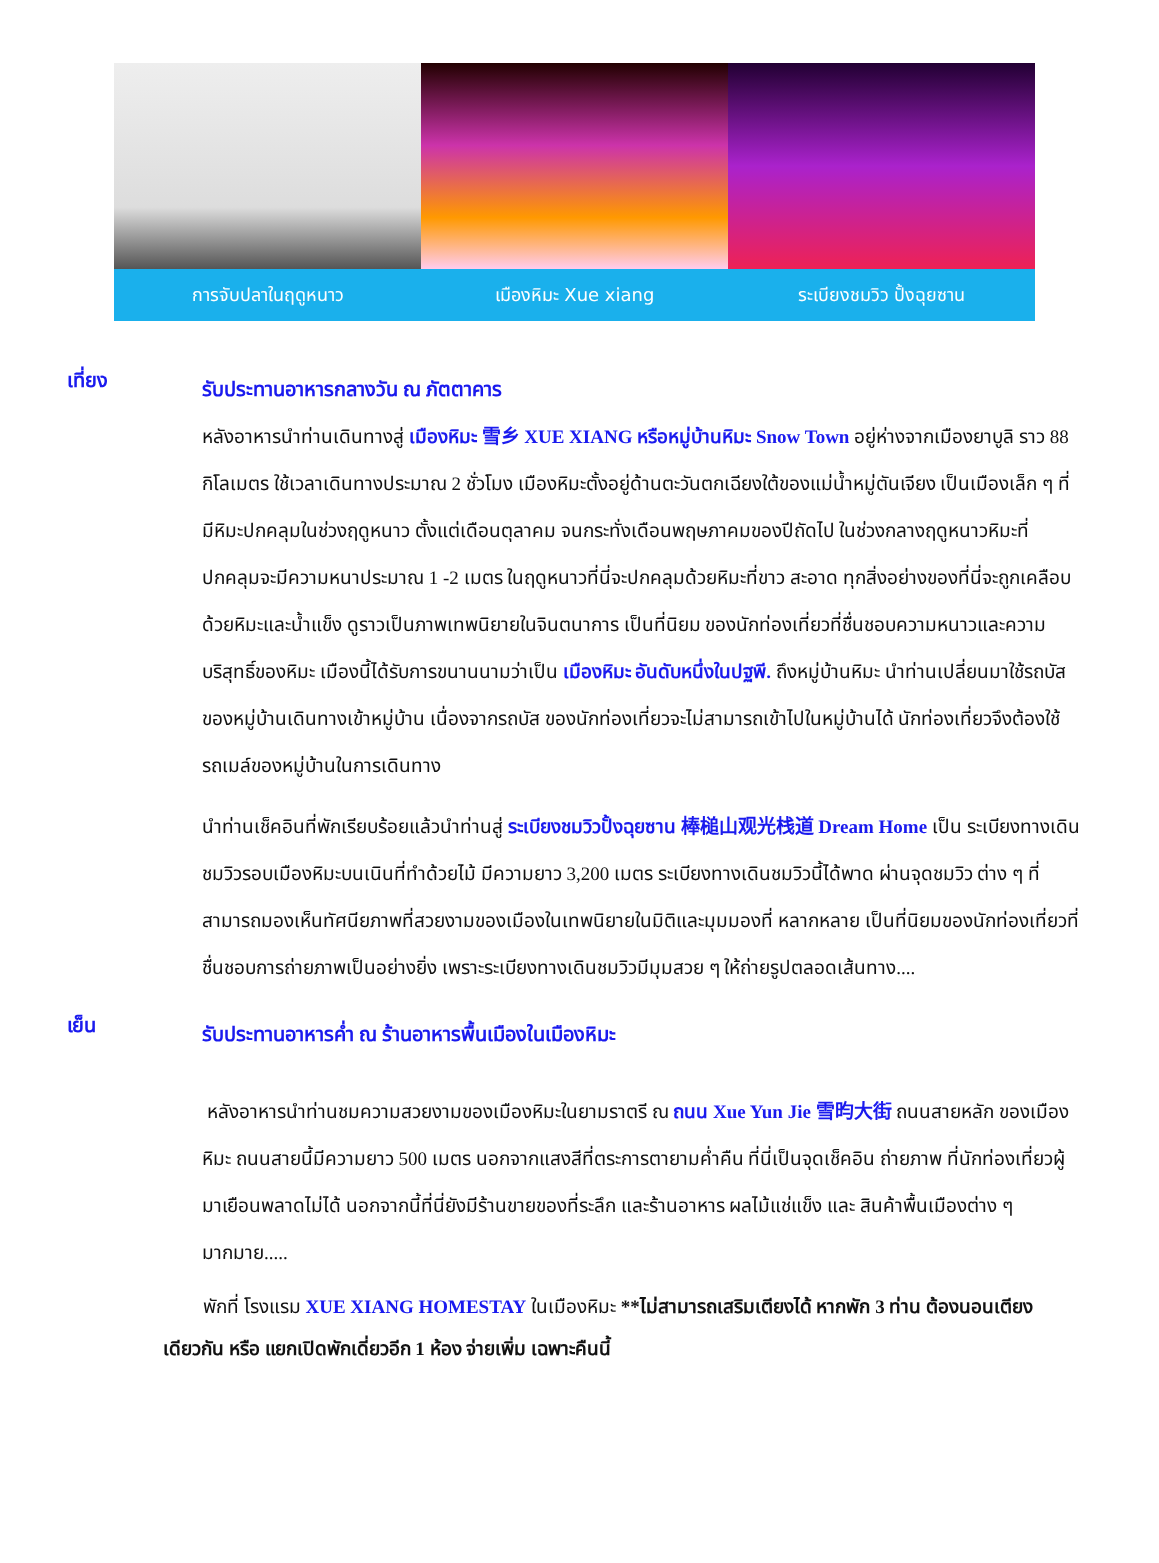การจับปลาในฤดูหนาว เมืองหิมะ Xue xiang ระเบียงชมวิว ปั้งฉุยซาน
เที่ยง
รับประทานอาหารกลางวัน ณ ภัตตาคาร
หลังอาหารนำท่านเดินทางสู่ เมืองหิมะ 雪乡 XUE XIANG หรือหมู่บ้านหิมะ Snow Town อยู่ห่างจากเมืองยาบูลิ ราว 88 กิโลเมตร ใช้เวลาเดินทางประมาณ 2 ชั่วโมง เมืองหิมะตั้งอยู่ด้านตะวันตกเฉียงใต้ของแม่น้ำหมู่ตันเจียง เป็นเมืองเล็ก ๆ ที่มีหิมะปกคลุมในช่วงฤดูหนาว ตั้งแต่เดือนตุลาคม จนกระทั่งเดือนพฤษภาคมของปีถัดไป ในช่วงกลางฤดูหนาวหิมะที่ปกคลุมจะมีความหนาประมาณ 1 -2 เมตร ในฤดูหนาวที่นี่จะปกคลุมด้วยหิมะที่ขาว สะอาด ทุกสิ่งอย่างของที่นี่จะถูกเคลือบด้วยหิมะและน้ำแข็ง ดูราวเป็นภาพเทพนิยายในจินตนาการ เป็นที่นิยม ของนักท่องเที่ยวที่ชื่นชอบความหนาวและความบริสุทธิ์ของหิมะ เมืองนี้ได้รับการขนานนามว่าเป็น เมืองหิมะ อันดับหนึ่งในปฐพี. ถึงหมู่บ้านหิมะ นำท่านเปลี่ยนมาใช้รถบัสของหมู่บ้านเดินทางเข้าหมู่บ้าน เนื่องจากรถบัส ของนักท่องเที่ยวจะไม่สามารถเข้าไปในหมู่บ้านได้ นักท่องเที่ยวจึงต้องใช้รถเมล์ของหมู่บ้านในการเดินทาง
นำท่านเช็คอินที่พักเรียบร้อยแล้วนำท่านสู่ ระเบียงชมวิวปั้งฉุยซาน 棒槌山观光栈道 Dream Home เป็น ระเบียงทางเดินชมวิวรอบเมืองหิมะบนเนินที่ทำด้วยไม้ มีความยาว 3,200 เมตร ระเบียงทางเดินชมวิวนี้ได้พาด ผ่านจุดชมวิว ต่าง ๆ ที่สามารถมองเห็นทัศนียภาพที่สวยงามของเมืองในเทพนิยายในมิติและมุมมองที่ หลากหลาย เป็นที่นิยมของนักท่องเที่ยวที่ชื่นชอบการถ่ายภาพเป็นอย่างยิ่ง เพราะระเบียงทางเดินชมวิวมีมุมสวย ๆ ให้ถ่ายรูปตลอดเส้นทาง....
เย็น
รับประทานอาหารค่ำ ณ ร้านอาหารพื้นเมืองในเมืองหิมะ
หลังอาหารนำท่านชมความสวยงามของเมืองหิมะในยามราตรี ณ ถนน Xue Yun Jie 雪昀大街 ถนนสายหลัก ของเมืองหิมะ ถนนสายนี้มีความยาว 500 เมตร นอกจากแสงสีที่ตระการตายามค่ำคืน ที่นี่เป็นจุดเช็คอิน ถ่ายภาพ ที่นักท่องเที่ยวผู้มาเยือนพลาดไม่ได้ นอกจากนี้ที่นี่ยังมีร้านขายของที่ระลึก และร้านอาหาร ผลไม้แช่แข็ง และ สินค้าพื้นเมืองต่าง ๆ มากมาย.....
พักที่ โรงแรม XUE XIANG HOMESTAY ในเมืองหิมะ **ไม่สามารถเสริมเตียงได้ หากพัก 3 ท่าน ต้องนอนเตียงเดียวกัน หรือ แยกเปิดพักเดี่ยวอีก 1 ห้อง จ่ายเพิ่ม เฉพาะคืนนี้